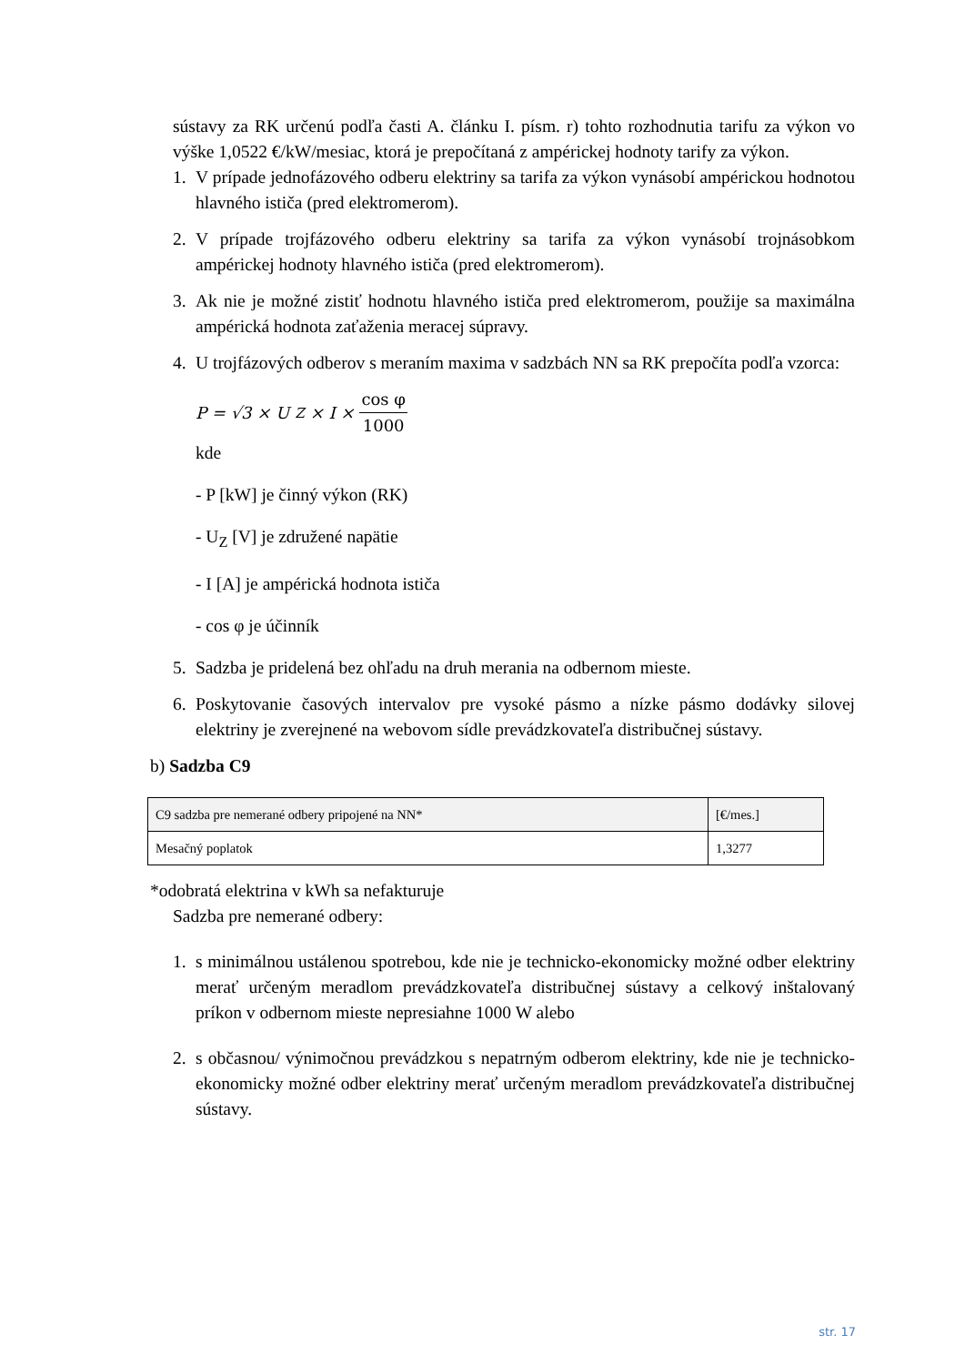sústavy za RK určenú podľa časti A. článku I. písm. r) tohto rozhodnutia tarifu za výkon vo výške 1,0522 €/kW/mesiac, ktorá je prepočítaná z ampérickej hodnoty tarify za výkon.
1. V prípade jednofázového odberu elektriny sa tarifa za výkon vynásobí ampérickou hodnotou hlavného ističa (pred elektromerom).
2. V prípade trojfázového odberu elektriny sa tarifa za výkon vynásobí trojnásobkom ampérickej hodnoty hlavného ističa (pred elektromerom).
3. Ak nie je možné zistiť hodnotu hlavného ističa pred elektromerom, použije sa maximálna ampérická hodnota zaťaženia meracej súpravy.
4. U trojfázových odberov s meraním maxima v sadzbách NN sa RK prepočíta podľa vzorca:
P = √3 × U<sub>Z</sub> × I × cos φ 1000
kde
- P [kW] je činný výkon (RK)
- U<sub>Z</sub> [V] je združené napätie
- I [A] je ampérická hodnota ističa
- cos φ je účinník
5. Sadzba je pridelená bez ohľadu na druh merania na odbernom mieste.
6. Poskytovanie časových intervalov pre vysoké pásmo a nízke pásmo dodávky silovej elektriny je zverejnené na webovom sídle prevádzkovateľa distribučnej sústavy.
b) Sadzba C9
| C9 sadzba pre nemerané odbery pripojené na NN* | [€/mes.] |
| Mesačný poplatok | 1,3277 |
*odobratá elektrina v kWh sa nefakturuje
Sadzba pre nemerané odbery:
1. s minimálnou ustálenou spotrebou, kde nie je technicko-ekonomicky možné odber elektriny merať určeným meradlom prevádzkovateľa distribučnej sústavy a celkový inštalovaný príkon v odbernom mieste nepresiahne 1000 W alebo
2. s občasnou/ výnimočnou prevádzkou s nepatrným odberom elektriny, kde nie je technicko-ekonomicky možné odber elektriny merať určeným meradlom prevádzkovateľa distribučnej sústavy.
str. 17